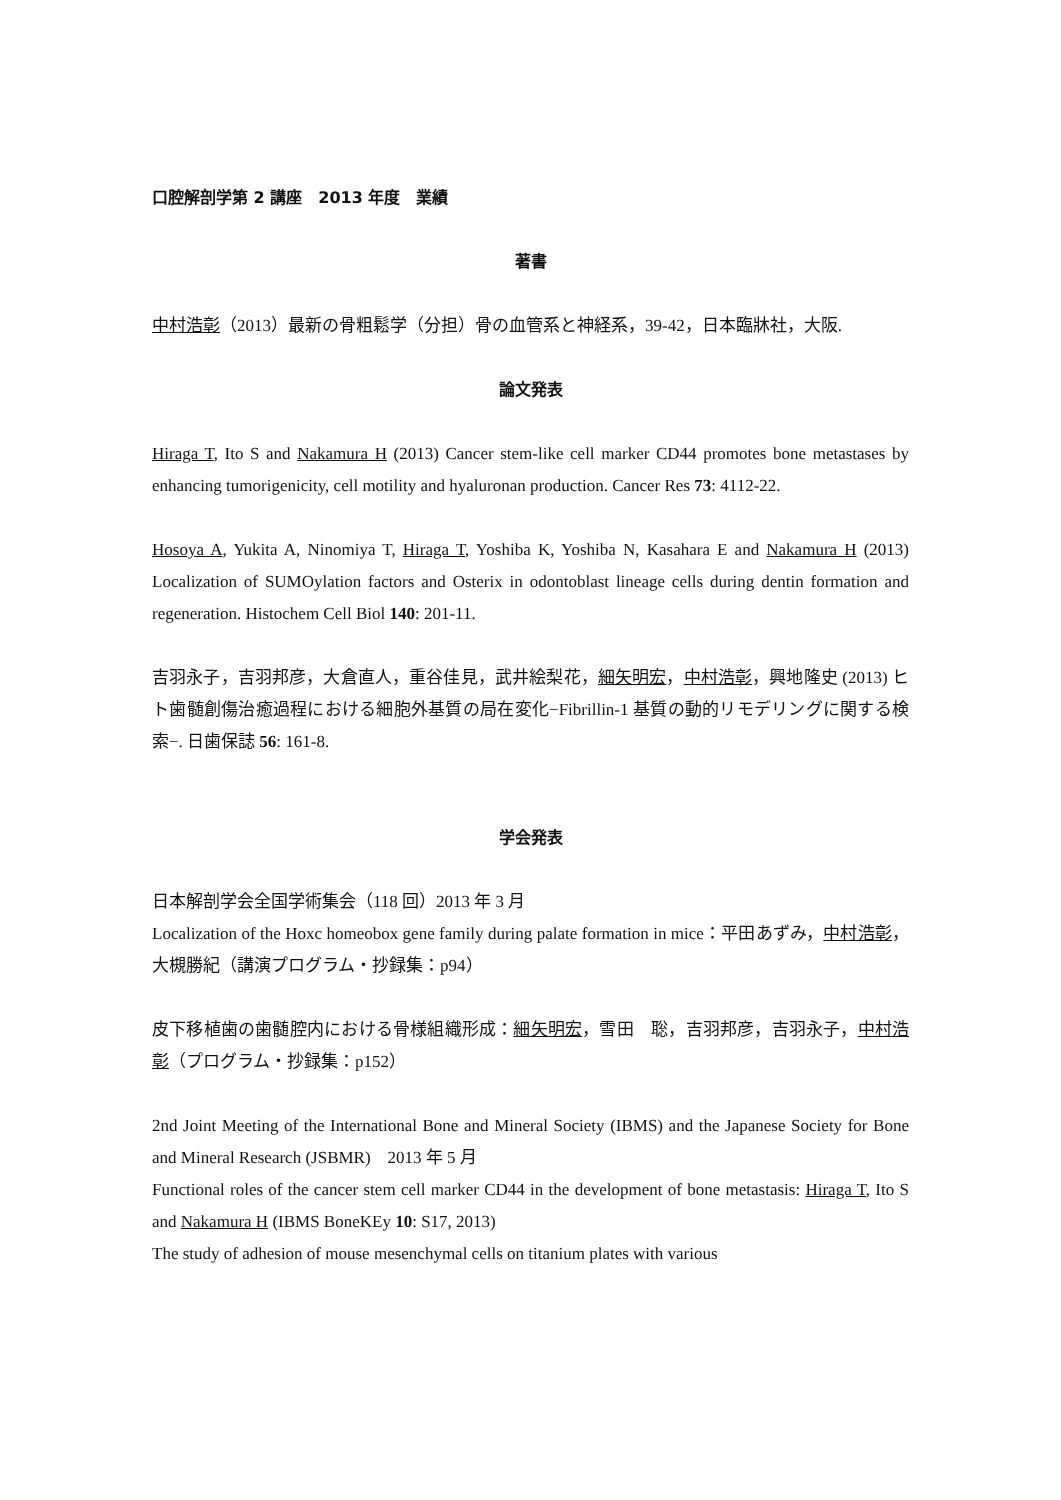口腔解剖学第 2 講座　2013 年度　業績
著書
中村浩彰（2013）最新の骨粗鬆学（分担）骨の血管系と神経系，39-42，日本臨牀社，大阪.
論文発表
Hiraga T, Ito S and Nakamura H (2013) Cancer stem-like cell marker CD44 promotes bone metastases by enhancing tumorigenicity, cell motility and hyaluronan production. Cancer Res 73: 4112-22.
Hosoya A, Yukita A, Ninomiya T, Hiraga T, Yoshiba K, Yoshiba N, Kasahara E and Nakamura H (2013) Localization of SUMOylation factors and Osterix in odontoblast lineage cells during dentin formation and regeneration. Histochem Cell Biol 140: 201-11.
吉羽永子，吉羽邦彦，大倉直人，重谷佳見，武井絵梨花，細矢明宏，中村浩彰，興地隆史 (2013) ヒト歯髄創傷治癒過程における細胞外基質の局在変化−Fibrillin-1 基質の動的リモデリングに関する検索−. 日歯保誌 56: 161-8.
学会発表
日本解剖学会全国学術集会（118 回）2013 年 3 月
Localization of the Hoxc homeobox gene family during palate formation in mice：平田あずみ，中村浩彰，大槻勝紀（講演プログラム・抄録集：p94）
皮下移植歯の歯髄腔内における骨様組織形成：細矢明宏，雪田　聡，吉羽邦彦，吉羽永子，中村浩彰（プログラム・抄録集：p152）
2nd Joint Meeting of the International Bone and Mineral Society (IBMS) and the Japanese Society for Bone and Mineral Research (JSBMR)　2013 年 5 月
Functional roles of the cancer stem cell marker CD44 in the development of bone metastasis: Hiraga T, Ito S and Nakamura H (IBMS BoneKEy 10: S17, 2013)
The study of adhesion of mouse mesenchymal cells on titanium plates with various